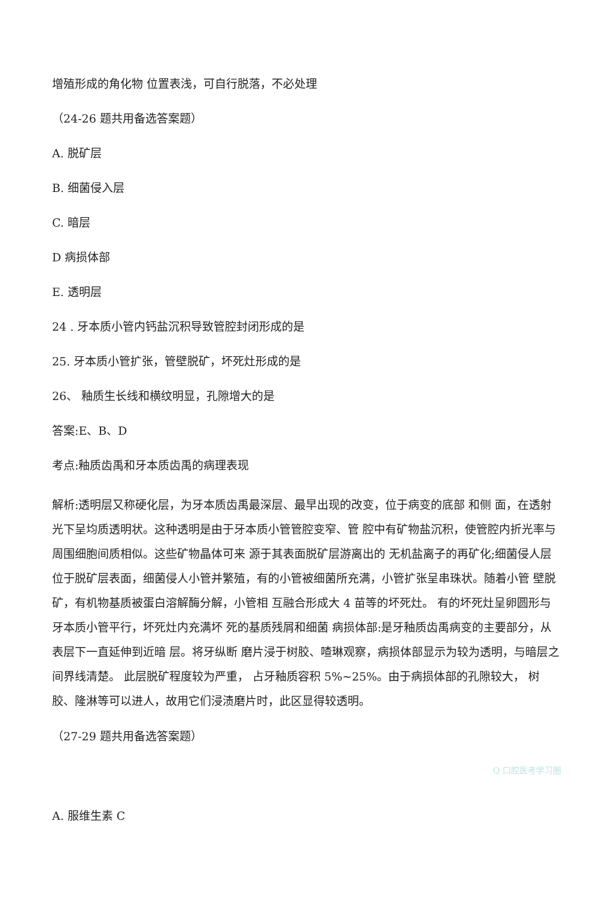增殖形成的角化物 位置表浅，可自行脱落，不必处理
（24-26 题共用备选答案题）
A. 脱矿层
B. 细菌侵入层
C. 暗层
D 病损体部
E. 透明层
24 . 牙本质小管内钙盐沉积导致管腔封闭形成的是
25. 牙本质小管扩张，管壁脱矿，坏死灶形成的是
26、 釉质生长线和横纹明显，孔隙增大的是
答案:E、B、D
考点:釉质齿禹和牙本质齿禹的病理表现
解析:透明层又称硬化层，为牙本质齿禹最深层、最早出现的改变，位于病变的底部 和侧 面，在透射光下呈均质透明状。这种透明是由于牙本质小管管腔变窄、管 腔中有矿物盐沉积，使管腔内折光率与周围细胞间质相似。这些矿物晶体可来 源于其表面脱矿层游离出的 无机盐离子的再矿化;细菌侵人层位于脱矿层表面，细菌侵人小管并繁殖，有的小管被细菌所充满，小管扩张呈串珠状。随着小管 壁脱矿，有机物基质被蛋白溶解酶分解，小管相 互融合形成大 4 苗等的坏死灶。 有的坏死灶呈卵圆形与牙本质小管平行，坏死灶内充满坏 死的基质残屑和细菌 病损体部:是牙釉质齿禹病变的主要部分，从表层下一直延伸到近暗 层。将牙纵断 磨片浸于树胶、喳琳观察，病损体部显示为较为透明，与暗层之间界线清楚。 此层脱矿程度较为严重， 占牙釉质容积 5%~25%。由于病损体部的孔隙较大， 树 胶、隆淋等可以进人，故用它们浸渍磨片时，此区显得较透明。
（27-29 题共用备选答案题）
Q 口腔医考学习圈
A. 服维生素 C